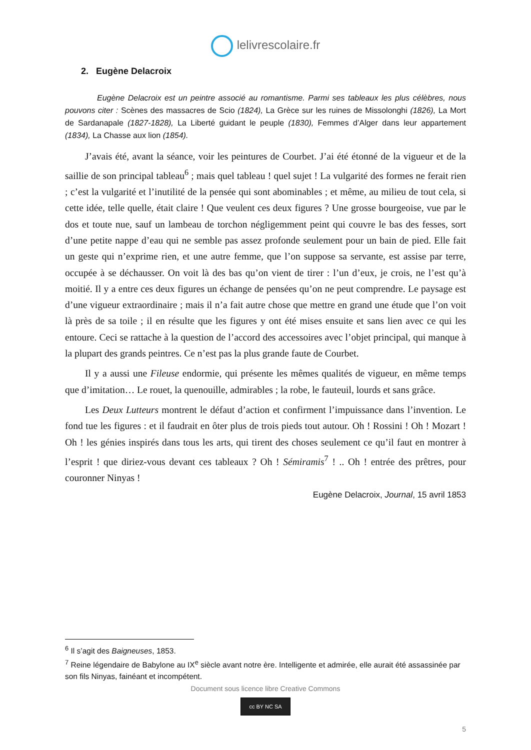lelivrescolaire.fr
2. Eugène Delacroix
Eugène Delacroix est un peintre associé au romantisme. Parmi ses tableaux les plus célèbres, nous pouvons citer : Scènes des massacres de Scio (1824), La Grèce sur les ruines de Missolonghi (1826), La Mort de Sardanapale (1827-1828), La Liberté guidant le peuple (1830), Femmes d’Alger dans leur appartement (1834), La Chasse aux lion (1854).
J’avais été, avant la séance, voir les peintures de Courbet. J’ai été étonné de la vigueur et de la saillie de son principal tableau<sup>6</sup> ; mais quel tableau ! quel sujet ! La vulgarité des formes ne ferait rien ; c’est la vulgarité et l’inutilité de la pensée qui sont abominables ; et même, au milieu de tout cela, si cette idée, telle quelle, était claire ! Que veulent ces deux figures ? Une grosse bourgeoise, vue par le dos et toute nue, sauf un lambeau de torchon négligemment peint qui couvre le bas des fesses, sort d’une petite nappe d’eau qui ne semble pas assez profonde seulement pour un bain de pied. Elle fait un geste qui n’exprime rien, et une autre femme, que l’on suppose sa servante, est assise par terre, occupée à se déchausser. On voit là des bas qu’on vient de tirer : l’un d’eux, je crois, ne l’est qu’à moitié. Il y a entre ces deux figures un échange de pensées qu’on ne peut comprendre. Le paysage est d’une vigueur extraordinaire ; mais il n’a fait autre chose que mettre en grand une étude que l’on voit là près de sa toile ; il en résulte que les figures y ont été mises ensuite et sans lien avec ce qui les entoure. Ceci se rattache à la question de l’accord des accessoires avec l’objet principal, qui manque à la plupart des grands peintres. Ce n’est pas la plus grande faute de Courbet.
Il y a aussi une Fileuse endormie, qui présente les mêmes qualités de vigueur, en même temps que d’imitation… Le rouet, la quenouille, admirables ; la robe, le fauteuil, lourds et sans grâce.
Les Deux Lutteurs montrent le défaut d’action et confirment l’impuissance dans l’invention. Le fond tue les figures : et il faudrait en ôter plus de trois pieds tout autour. Oh ! Rossini ! Oh ! Mozart ! Oh ! les génies inspirés dans tous les arts, qui tirent des choses seulement ce qu’il faut en montrer à l’esprit ! que diriez-vous devant ces tableaux ? Oh ! Sémiramis<sup>7</sup> ! .. Oh ! entrée des prêtres, pour couronner Ninyas !
Eugène Delacroix, Journal, 15 avril 1853
<sup>6</sup> Il s’agit des Baigneuses, 1853.
<sup>7</sup> Reine légendaire de Babylone au IX<sup>e</sup> siècle avant notre ère. Intelligente et admirée, elle aurait été assassinée par son fils Ninyas, fainéant et incompétent.
Document sous licence libre Creative Commons
cc BY NC SA
5